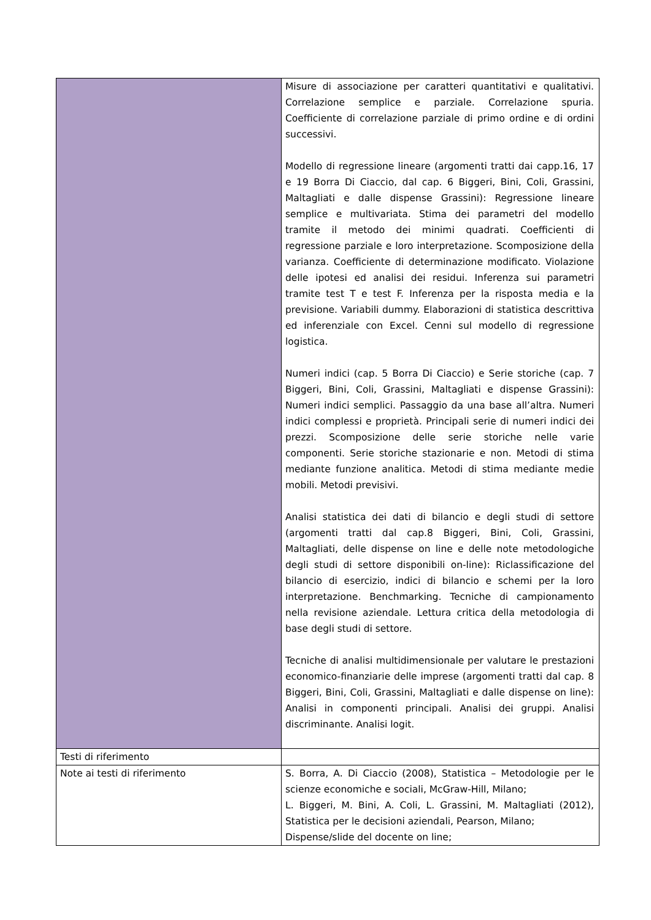| | Misure di associazione per caratteri quantitativi e qualitativi. Correlazione semplice e parziale. Correlazione spuria. Coefficiente di correlazione parziale di primo ordine e di ordini successivi. Modello di regressione lineare (argomenti tratti dai capp.16, 17 e 19 Borra Di Ciaccio, dal cap. 6 Biggeri, Bini, Coli, Grassini, Maltagliati e dalle dispense Grassini): Regressione lineare semplice e multivariata. Stima dei parametri del modello tramite il metodo dei minimi quadrati. Coefficienti di regressione parziale e loro interpretazione. Scomposizione della varianza. Coefficiente di determinazione modificato. Violazione delle ipotesi ed analisi dei residui. Inferenza sui parametri tramite test T e test F. Inferenza per la risposta media e la previsione. Variabili dummy. Elaborazioni di statistica descrittiva ed inferenziale con Excel. Cenni sul modello di regressione logistica. Numeri indici (cap. 5 Borra Di Ciaccio) e Serie storiche (cap. 7 Biggeri, Bini, Coli, Grassini, Maltagliati e dispense Grassini): Numeri indici semplici. Passaggio da una base all’altra. Numeri indici complessi e proprietà. Principali serie di numeri indici dei prezzi. Scomposizione delle serie storiche nelle varie componenti. Serie storiche stazionarie e non. Metodi di stima mediante funzione analitica. Metodi di stima mediante medie mobili. Metodi previsivi. Analisi statistica dei dati di bilancio e degli studi di settore (argomenti tratti dal cap.8 Biggeri, Bini, Coli, Grassini, Maltagliati, delle dispense on line e delle note metodologiche degli studi di settore disponibili on-line): Riclassificazione del bilancio di esercizio, indici di bilancio e schemi per la loro interpretazione. Benchmarking. Tecniche di campionamento nella revisione aziendale. Lettura critica della metodologia di base degli studi di settore. Tecniche di analisi multidimensionale per valutare le prestazioni economico-finanziarie delle imprese (argomenti tratti dal cap. 8 Biggeri, Bini, Coli, Grassini, Maltagliati e dalle dispense on line): Analisi in componenti principali. Analisi dei gruppi. Analisi discriminante. Analisi logit. |
| Testi di riferimento | |
| Note ai testi di riferimento | S. Borra, A. Di Ciaccio (2008), Statistica – Metodologie per le scienze economiche e sociali, McGraw-Hill, Milano; L. Biggeri, M. Bini, A. Coli, L. Grassini, M. Maltagliati (2012), Statistica per le decisioni aziendali, Pearson, Milano; Dispense/slide del docente on line; |